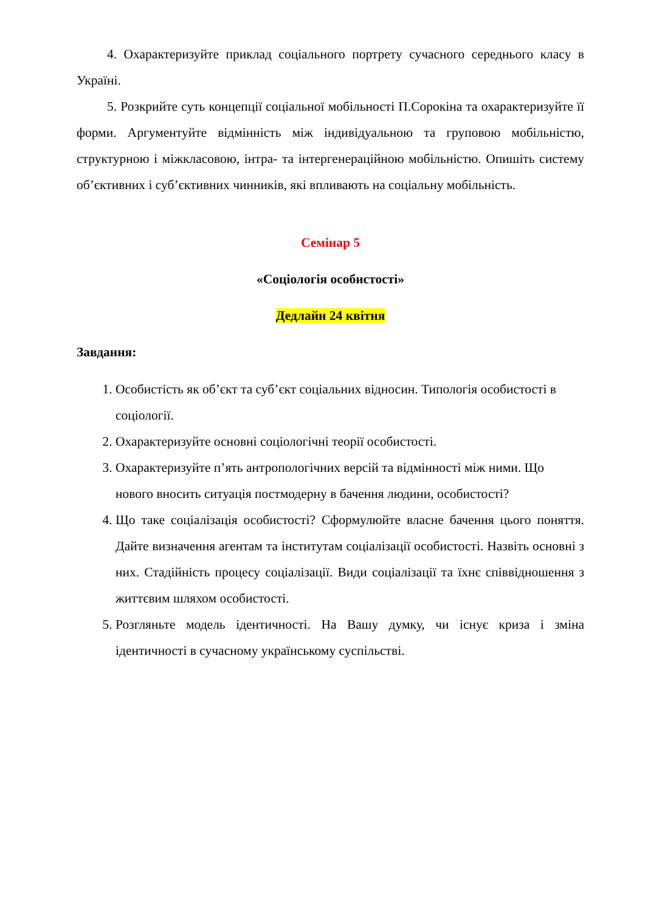4. Охарактеризуйте приклад соціального портрету сучасного середнього класу в Україні.
5. Розкрийте суть концепції соціальної мобільності П.Сорокіна та охарактеризуйте її форми. Аргументуйте відмінність між індивідуальною та груповою мобільністю, структурною і міжкласовою, інтра- та інтергенераційною мобільністю. Опишіть систему об’єктивних і суб’єктивних чинників, які впливають на соціальну мобільність.
Семінар 5
«Соціологія особистості»
Дедлайн 24 квітня
Завдання:
1. Особистість як об’єкт та суб’єкт соціальних відносин. Типологія особистості в соціології.
2. Охарактеризуйте основні соціологічні теорії особистості.
3. Охарактеризуйте п’ять антропологічних версій та відмінності між ними. Що нового вносить ситуація постмодерну в бачення людини, особистості?
4. Що таке соціалізація особистості? Сформулюйте власне бачення цього поняття. Дайте визначення агентам та інститутам соціалізації особистості. Назвіть основні з них. Стадійність процесу соціалізації. Види соціалізації та їхнє співвідношення з життєвим шляхом особистості.
5. Розгляньте модель ідентичності. На Вашу думку, чи існує криза і зміна ідентичності в сучасному українському суспільстві.